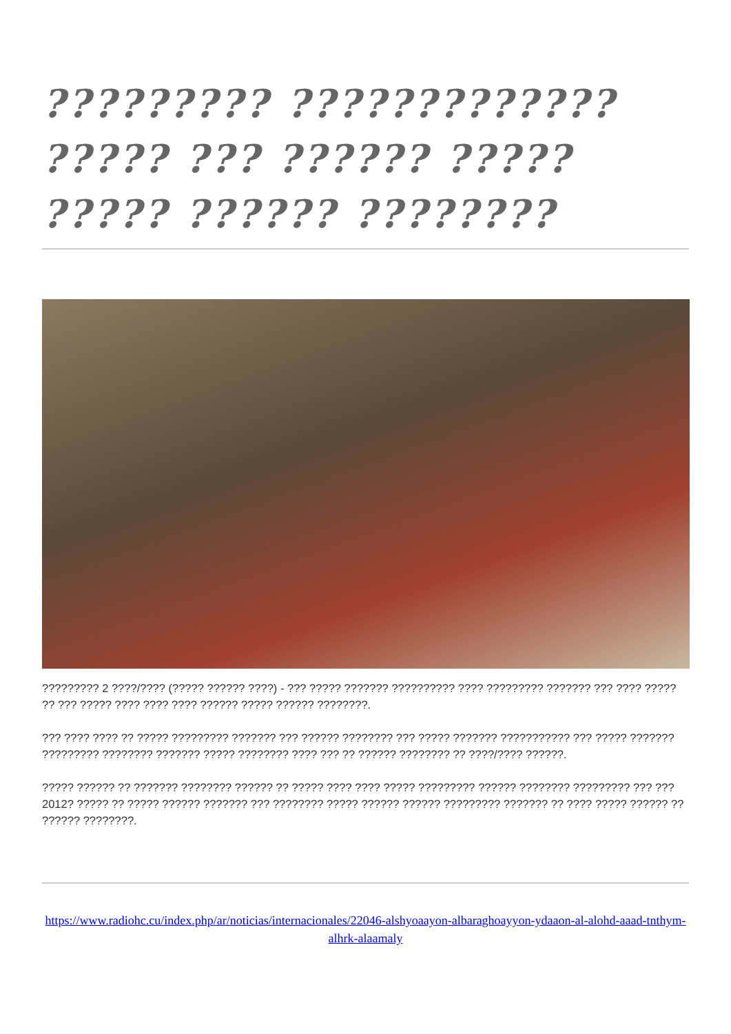????????? ????????????? ????? ??? ?????? ????? ????? ?????? ????????
????????? 2 ????/???? (????? ?????? ????) - ??? ????? ??????? ?????????? ???? ????????? ??????? ??? ???? ????? ?? ??? ????? ???? ???? ???? ?????? ????? ?????? ????????.
??? ???? ???? ?? ????? ????????? ??????? ??? ?????? ???????? ??? ????? ??????? ??????????? ??? ????? ??????? ????????? ???????? ??????? ????? ???????? ???? ??? ?? ?????? ???????? ?? ????/???? ??????.
????? ?????? ?? ??????? ???????? ?????? ?? ????? ???? ???? ????? ????????? ?????? ???????? ????????? ??? ??? 2012? ????? ?? ????? ?????? ??????? ??? ???????? ????? ?????? ?????? ????????? ??????? ?? ???? ????? ?????? ?? ?????? ????????.
https://www.radiohc.cu/index.php/ar/noticias/internacionales/22046-alshyoaayon-albaraghoayyon-ydaaon-al-alohd-aaad-tnthym-alhrk-alaamaly